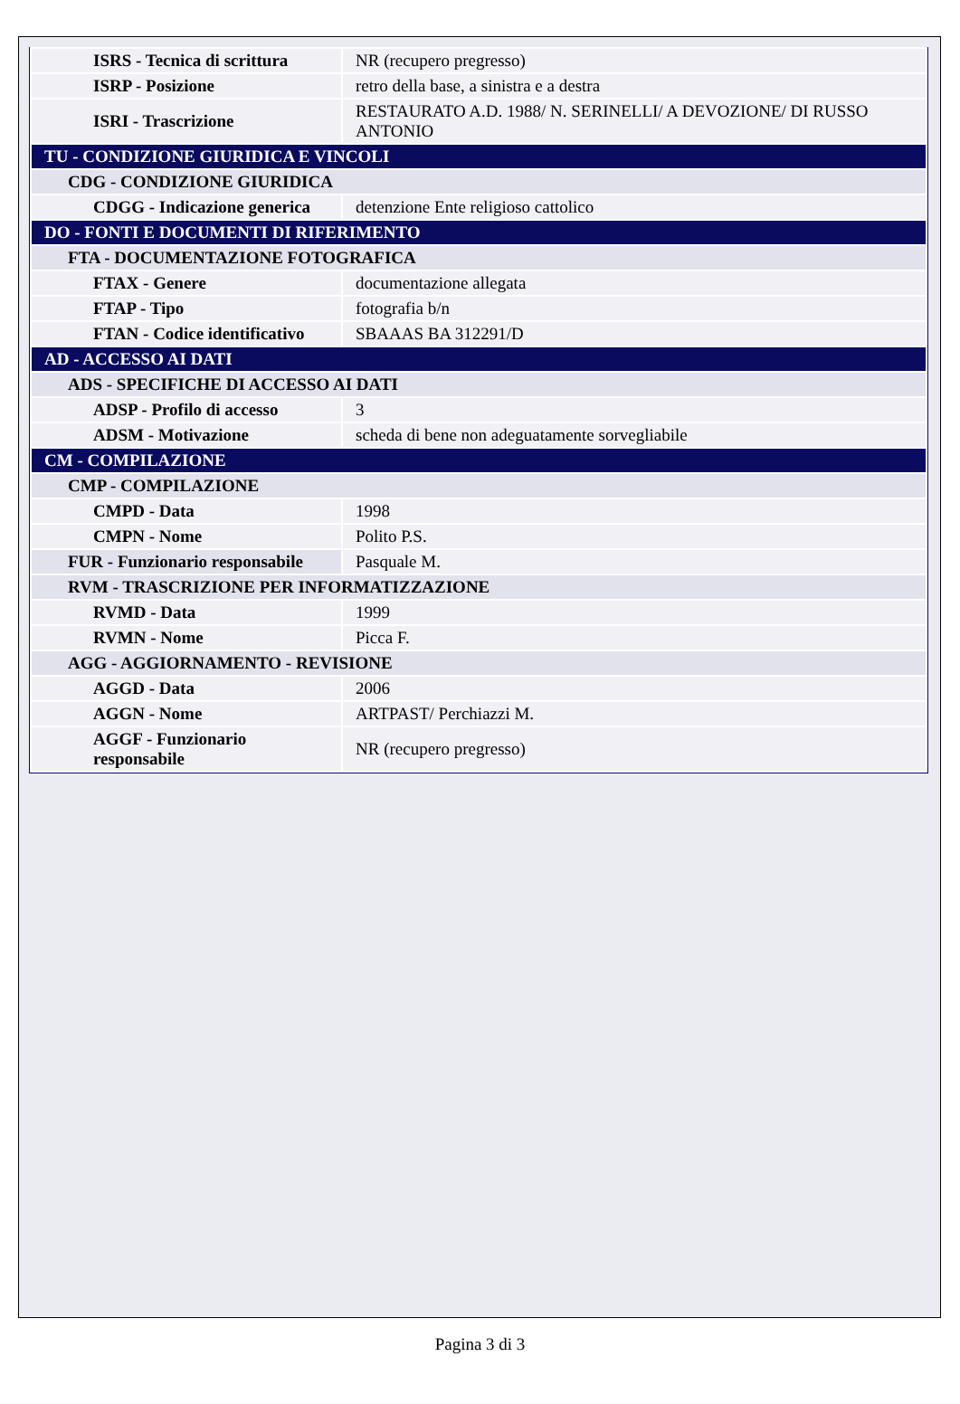| ISRS - Tecnica di scrittura | NR (recupero pregresso) |
| ISRP - Posizione | retro della base, a sinistra e a destra |
| ISRI - Trascrizione | RESTAURATO A.D. 1988/ N. SERINELLI/ A DEVOZIONE/ DI RUSSO ANTONIO |
| TU - CONDIZIONE GIURIDICA E VINCOLI | |
| CDG - CONDIZIONE GIURIDICA | |
| CDGG - Indicazione generica | detenzione Ente religioso cattolico |
| DO - FONTI E DOCUMENTI DI RIFERIMENTO | |
| FTA - DOCUMENTAZIONE FOTOGRAFICA | |
| FTAX - Genere | documentazione allegata |
| FTAP - Tipo | fotografia b/n |
| FTAN - Codice identificativo | SBAAAS BA 312291/D |
| AD - ACCESSO AI DATI | |
| ADS - SPECIFICHE DI ACCESSO AI DATI | |
| ADSP - Profilo di accesso | 3 |
| ADSM - Motivazione | scheda di bene non adeguatamente sorvegliabile |
| CM - COMPILAZIONE | |
| CMP - COMPILAZIONE | |
| CMPD - Data | 1998 |
| CMPN - Nome | Polito P.S. |
| FUR - Funzionario responsabile | Pasquale M. |
| RVM - TRASCRIZIONE PER INFORMATIZZAZIONE | |
| RVMD - Data | 1999 |
| RVMN - Nome | Picca F. |
| AGG - AGGIORNAMENTO - REVISIONE | |
| AGGD - Data | 2006 |
| AGGN - Nome | ARTPAST/ Perchiazzi M. |
| AGGF - Funzionario responsabile | NR (recupero pregresso) |
Pagina 3 di 3